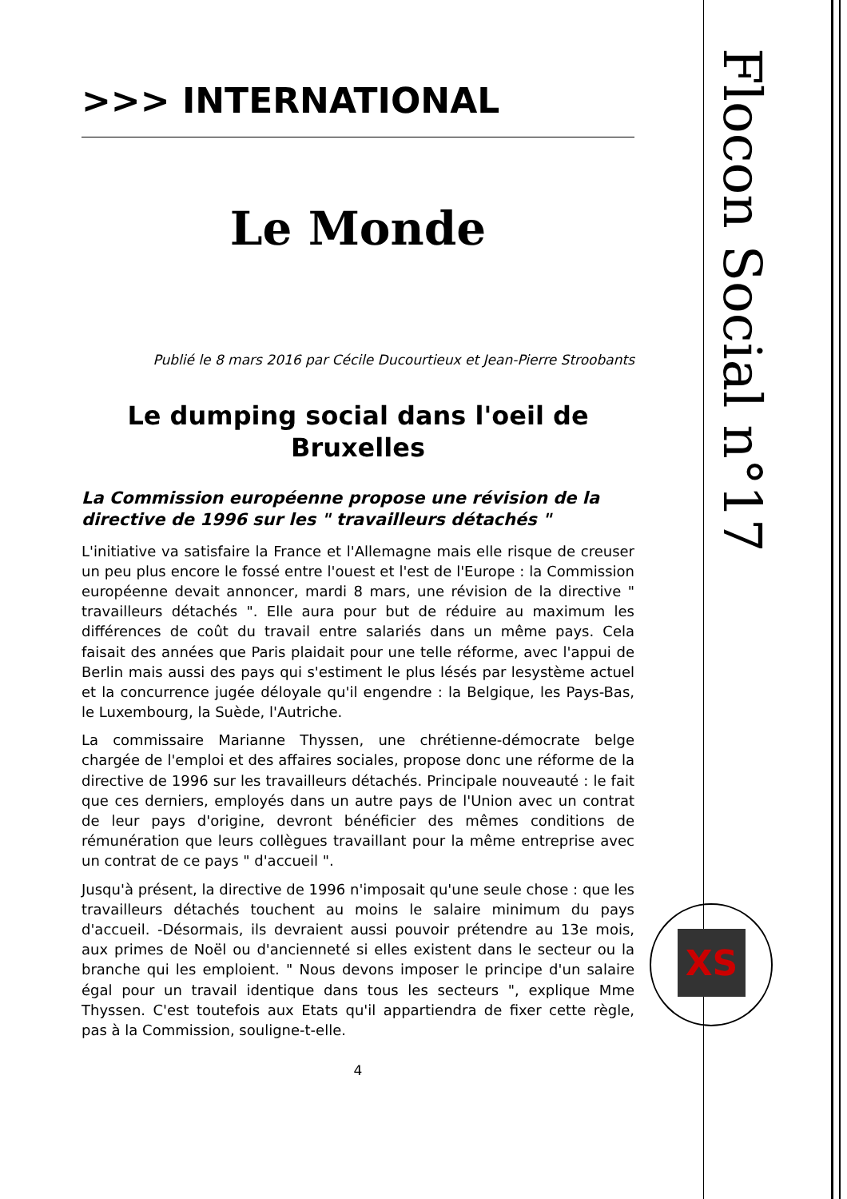>>> INTERNATIONAL
Le Monde
Publié le 8 mars 2016 par Cécile Ducourtieux et Jean-Pierre Stroobants
Le dumping social dans l'oeil de Bruxelles
La Commission européenne propose une révision de la directive de 1996 sur les " travailleurs détachés "
L'initiative va satisfaire la France et l'Allemagne mais elle risque de creuser un peu plus encore le fossé entre l'ouest et l'est de l'Europe : la Commission européenne devait annoncer, mardi 8 mars, une révision de la directive " travailleurs détachés ". Elle aura pour but de réduire au maximum les différences de coût du travail entre salariés dans un même pays. Cela faisait des années que Paris plaidait pour une telle réforme, avec l'appui de Berlin mais aussi des pays qui s'estiment le plus lésés par lesystème actuel et la concurrence jugée déloyale qu'il engendre : la Belgique, les Pays-Bas, le Luxembourg, la Suède, l'Autriche.
La commissaire Marianne Thyssen, une chrétienne-démocrate belge chargée de l'emploi et des affaires sociales, propose donc une réforme de la directive de 1996 sur les travailleurs détachés. Principale nouveauté : le fait que ces derniers, employés dans un autre pays de l'Union avec un contrat de leur pays d'origine, devront bénéficier des mêmes conditions de rémunération que leurs collègues travaillant pour la même entreprise avec un contrat de ce pays " d'accueil ".
Jusqu'à présent, la directive de 1996 n'imposait qu'une seule chose : que les travailleurs détachés touchent au moins le salaire minimum du pays d'accueil. -Désormais, ils devraient aussi pouvoir prétendre au 13e mois, aux primes de Noël ou d'ancienneté si elles existent dans le secteur ou la branche qui les emploient. " Nous devons imposer le principe d'un salaire égal pour un travail identique dans tous les secteurs ", explique Mme Thyssen. C'est toutefois aux Etats qu'il appartiendra de fixer cette règle, pas à la Commission, souligne-t-elle.
4
Flocon Social n°17
XS